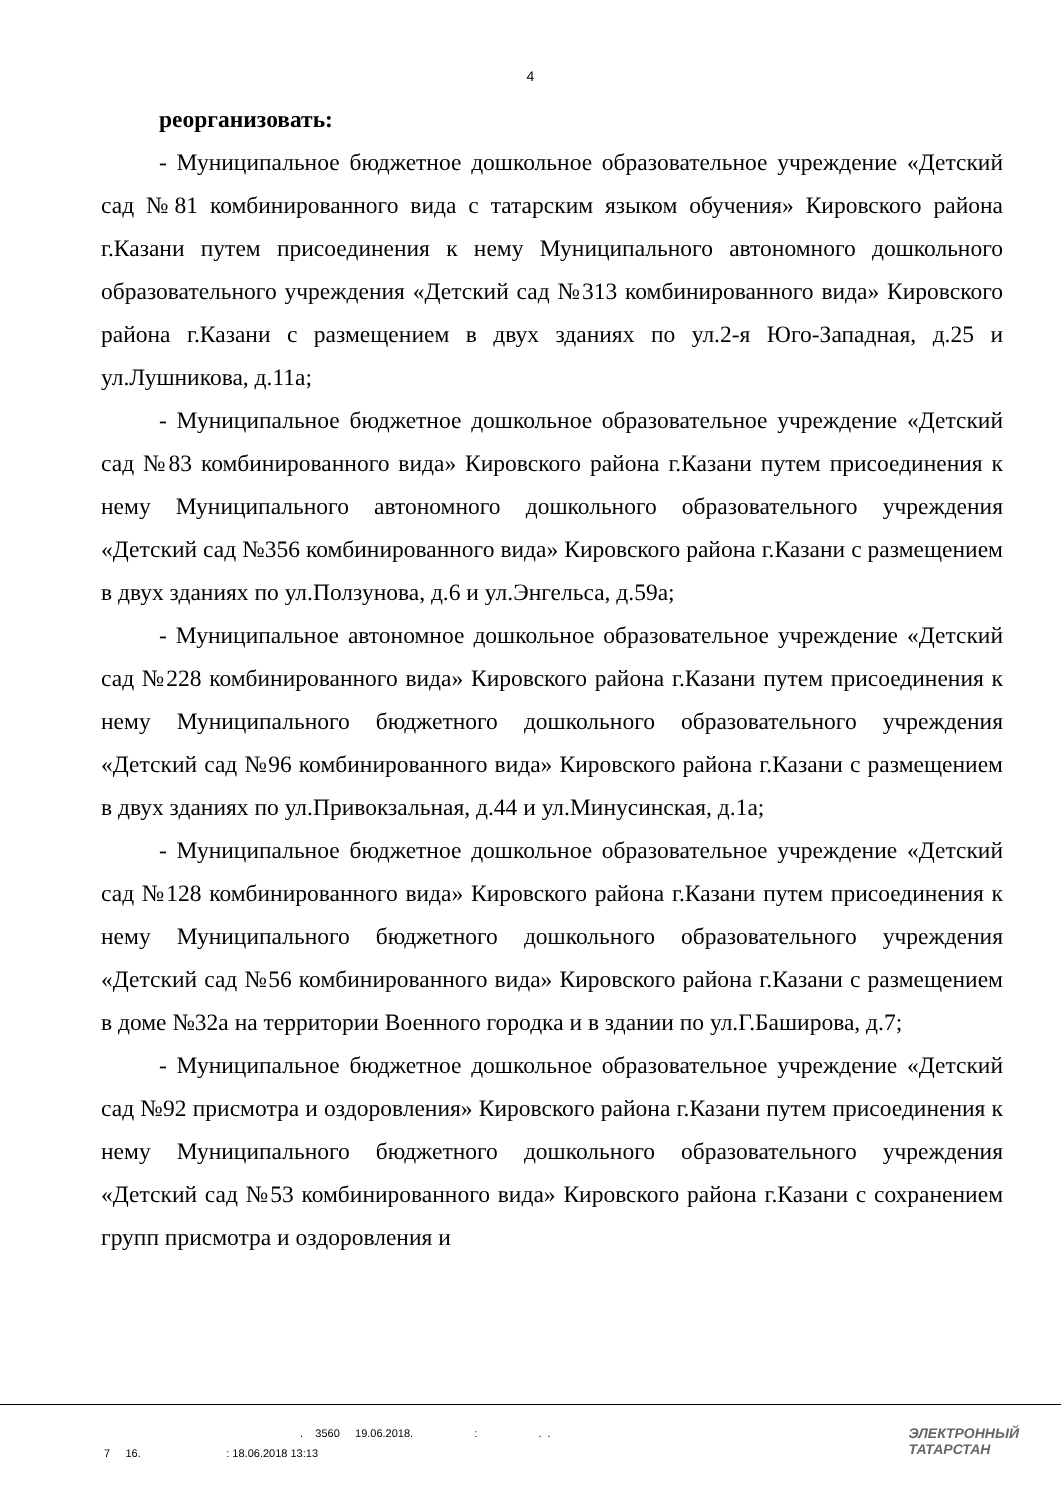4
реорганизовать:
- Муниципальное бюджетное дошкольное образовательное учреждение «Детский сад №81 комбинированного вида с татарским языком обучения» Кировского района г.Казани путем присоединения к нему Муниципального автономного дошкольного образовательного учреждения «Детский сад №313 комбинированного вида» Кировского района г.Казани с размещением в двух зданиях по ул.2-я Юго-Западная, д.25 и ул.Лушникова, д.11а;
- Муниципальное бюджетное дошкольное образовательное учреждение «Детский сад №83 комбинированного вида» Кировского района г.Казани путем присоединения к нему Муниципального автономного дошкольного образовательного учреждения «Детский сад №356 комбинированного вида» Кировского района г.Казани с размещением в двух зданиях по ул.Ползунова, д.6 и ул.Энгельса, д.59а;
- Муниципальное автономное дошкольное образовательное учреждение «Детский сад №228 комбинированного вида» Кировского района г.Казани путем присоединения к нему Муниципального бюджетного дошкольного образовательного учреждения «Детский сад №96 комбинированного вида» Кировского района г.Казани с размещением в двух зданиях по ул.Привокзальная, д.44 и ул.Минусинская, д.1а;
- Муниципальное бюджетное дошкольное образовательное учреждение «Детский сад №128 комбинированного вида» Кировского района г.Казани путем присоединения к нему Муниципального бюджетного дошкольного образовательного учреждения «Детский сад №56 комбинированного вида» Кировского района г.Казани с размещением в доме №32а на территории Военного городка и в здании по ул.Г.Баширова, д.7;
- Муниципальное бюджетное дошкольное образовательное учреждение «Детский сад №92 присмотра и оздоровления» Кировского района г.Казани путем присоединения к нему Муниципального бюджетного дошкольного образовательного учреждения «Детский сад №53 комбинированного вида» Кировского района г.Казани с сохранением групп присмотра и оздоровления и
. 3560 19.06.2018. : . .
7 16. : 18.06.2018 13:13
ЭЛЕКТРОННЫЙ
ТАТАРСТАН